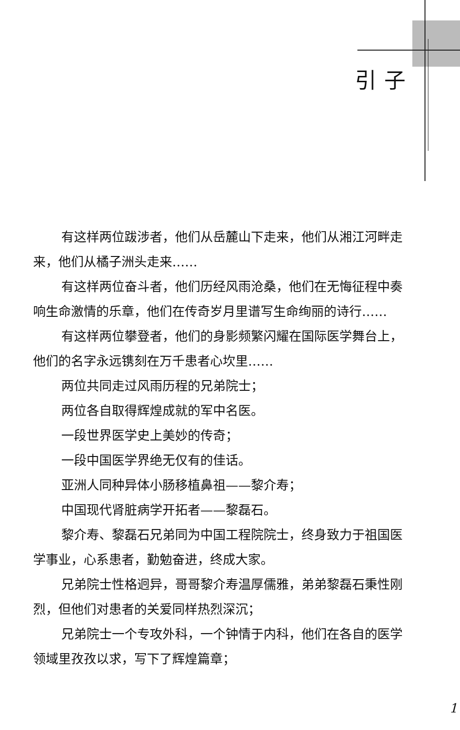引子
有这样两位跋涉者，他们从岳麓山下走来，他们从湘江河畔走来，他们从橘子洲头走来……
有这样两位奋斗者，他们历经风雨沧桑，他们在无悔征程中奏响生命激情的乐章，他们在传奇岁月里谱写生命绚丽的诗行……
有这样两位攀登者，他们的身影频繁闪耀在国际医学舞台上，他们的名字永远镌刻在万千患者心坎里……
两位共同走过风雨历程的兄弟院士；
两位各自取得辉煌成就的军中名医。
一段世界医学史上美妙的传奇；
一段中国医学界绝无仅有的佳话。
亚洲人同种异体小肠移植鼻祖——黎介寿；
中国现代肾脏病学开拓者——黎磊石。
黎介寿、黎磊石兄弟同为中国工程院院士，终身致力于祖国医学事业，心系患者，勤勉奋进，终成大家。
兄弟院士性格迥异，哥哥黎介寿温厚儒雅，弟弟黎磊石秉性刚烈，但他们对患者的关爱同样热烈深沉；
兄弟院士一个专攻外科，一个钟情于内科，他们在各自的医学领域里孜孜以求，写下了辉煌篇章；
1